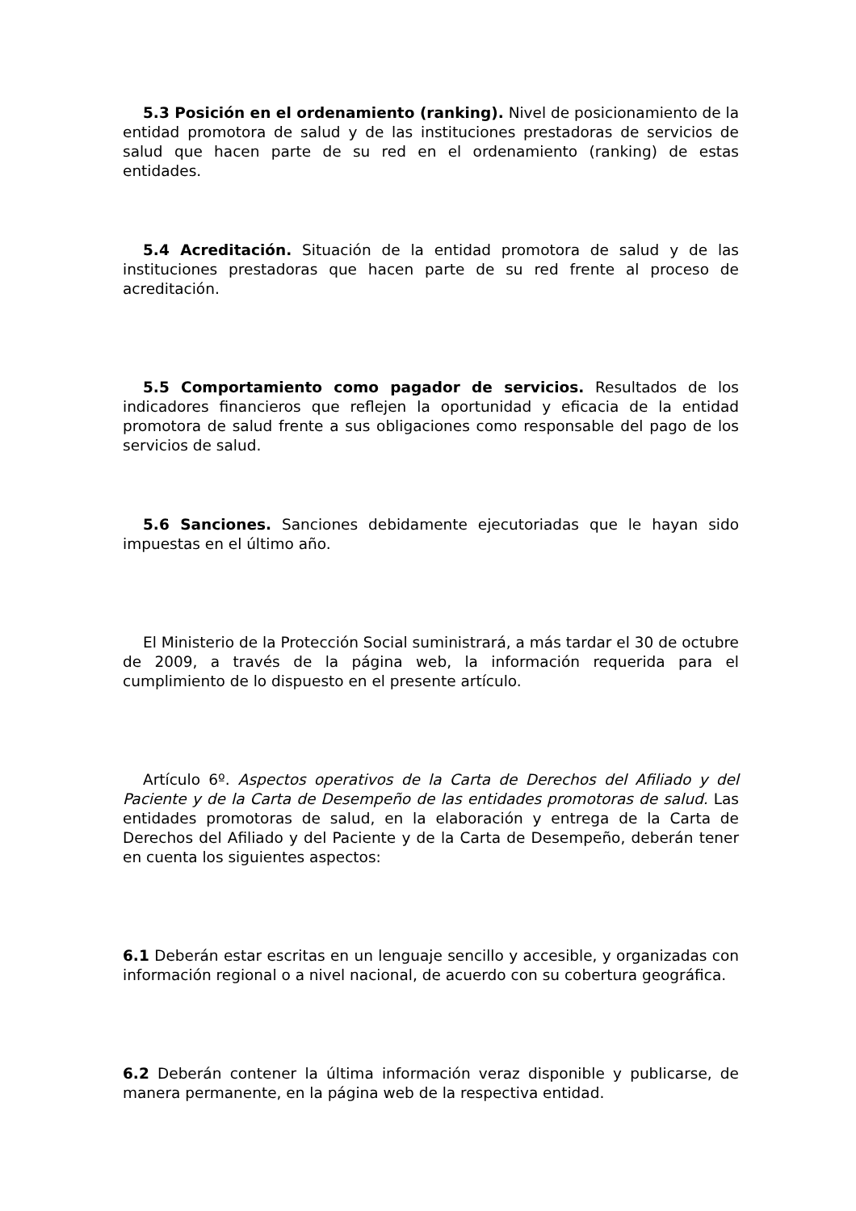5.3 Posición en el ordenamiento (ranking). Nivel de posicionamiento de la entidad promotora de salud y de las instituciones prestadoras de servicios de salud que hacen parte de su red en el ordenamiento (ranking) de estas entidades.
5.4 Acreditación. Situación de la entidad promotora de salud y de las instituciones prestadoras que hacen parte de su red frente al proceso de acreditación.
5.5 Comportamiento como pagador de servicios. Resultados de los indicadores financieros que reflejen la oportunidad y eficacia de la entidad promotora de salud frente a sus obligaciones como responsable del pago de los servicios de salud.
5.6 Sanciones. Sanciones debidamente ejecutoriadas que le hayan sido impuestas en el último año.
El Ministerio de la Protección Social suministrará, a más tardar el 30 de octubre de 2009, a través de la página web, la información requerida para el cumplimiento de lo dispuesto en el presente artículo.
Artículo 6º. Aspectos operativos de la Carta de Derechos del Afiliado y del Paciente y de la Carta de Desempeño de las entidades promotoras de salud. Las entidades promotoras de salud, en la elaboración y entrega de la Carta de Derechos del Afiliado y del Paciente y de la Carta de Desempeño, deberán tener en cuenta los siguientes aspectos:
6.1 Deberán estar escritas en un lenguaje sencillo y accesible, y organizadas con información regional o a nivel nacional, de acuerdo con su cobertura geográfica.
6.2 Deberán contener la última información veraz disponible y publicarse, de manera permanente, en la página web de la respectiva entidad.